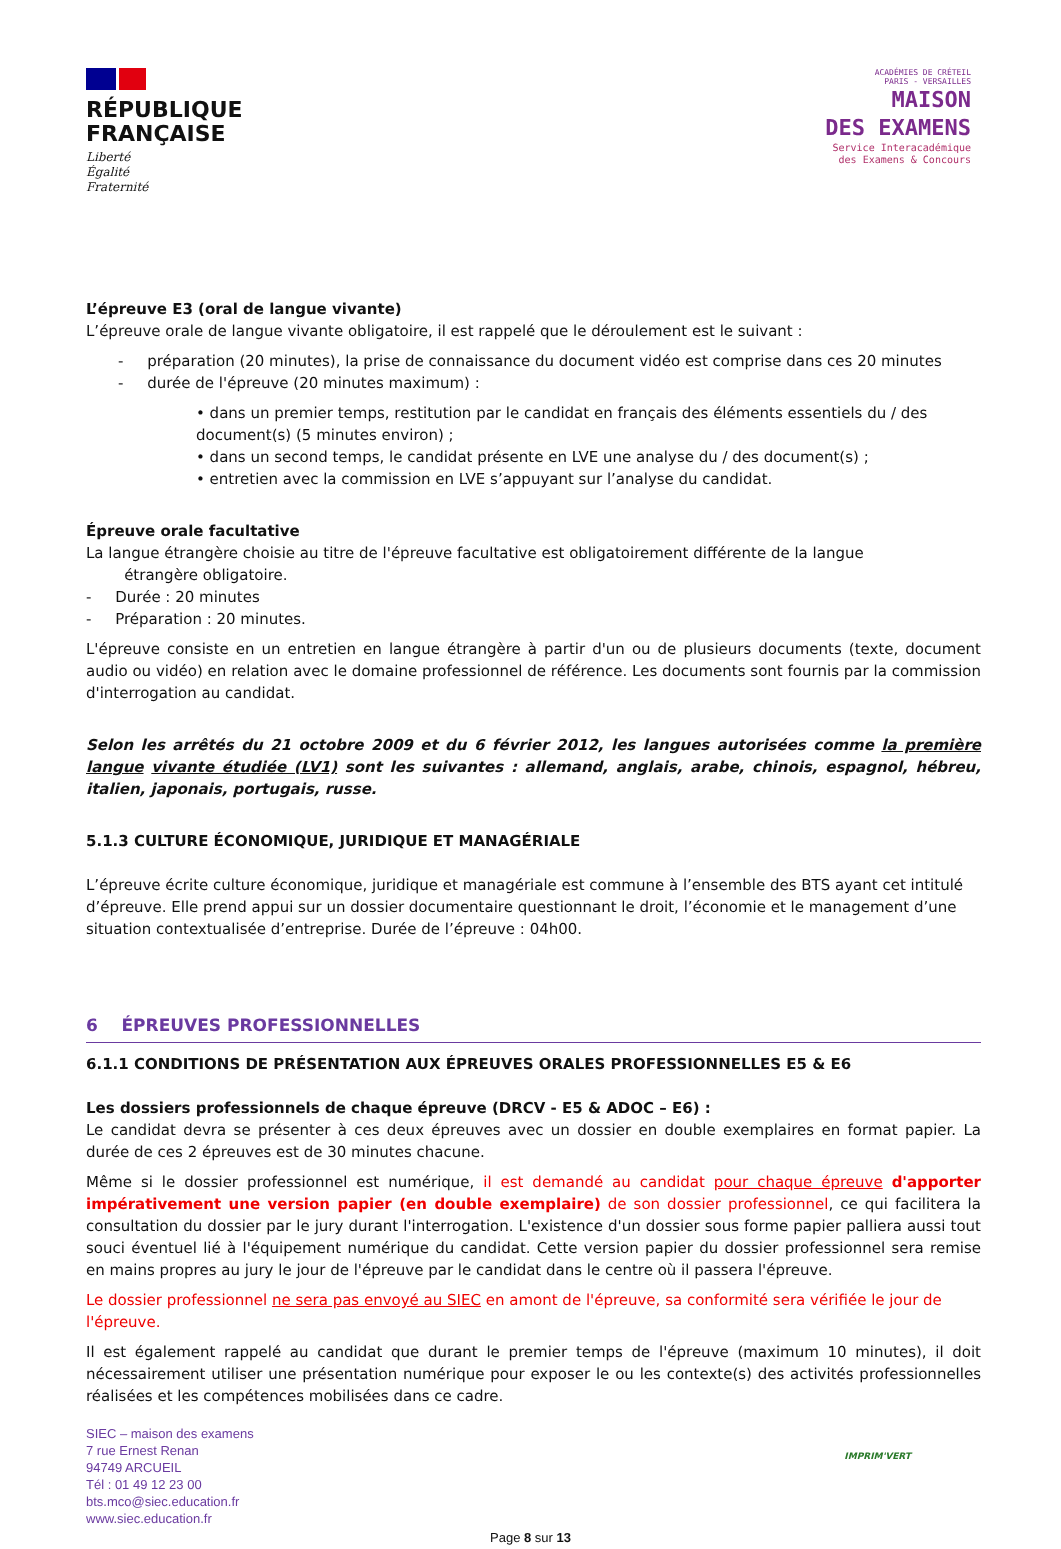RÉPUBLIQUE
FRANÇAISE
Liberté
Égalité
Fraternité
ACADÉMIES DE CRÉTEIL
PARIS - VERSAILLES
MAISON
DES EXAMENS
Service Interacadémique
des Examens & Concours
L’épreuve E3 (oral de langue vivante)
L’épreuve orale de langue vivante obligatoire, il est rappelé que le déroulement est le suivant :
- préparation (20 minutes), la prise de connaissance du document vidéo est comprise dans ces 20 minutes
- durée de l'épreuve (20 minutes maximum) :
• dans un premier temps, restitution par le candidat en français des éléments essentiels du / des document(s) (5 minutes environ) ;
• dans un second temps, le candidat présente en LVE une analyse du / des document(s) ;
• entretien avec la commission en LVE s’appuyant sur l’analyse du candidat.
Épreuve orale facultative
La langue étrangère choisie au titre de l'épreuve facultative est obligatoirement différente de la langue
étrangère obligatoire.
- Durée : 20 minutes
- Préparation : 20 minutes.
L'épreuve consiste en un entretien en langue étrangère à partir d'un ou de plusieurs documents (texte, document audio ou vidéo) en relation avec le domaine professionnel de référence. Les documents sont fournis par la commission d'interrogation au candidat.
Selon les arrêtés du 21 octobre 2009 et du 6 février 2012, les langues autorisées comme la première langue vivante étudiée (LV1) sont les suivantes : allemand, anglais, arabe, chinois, espagnol, hébreu, italien, japonais, portugais, russe.
5.1.3 CULTURE ÉCONOMIQUE, JURIDIQUE ET MANAGÉRIALE
L’épreuve écrite culture économique, juridique et managériale est commune à l’ensemble des BTS ayant cet intitulé d’épreuve. Elle prend appui sur un dossier documentaire questionnant le droit, l’économie et le management d’une situation contextualisée d’entreprise. Durée de l’épreuve : 04h00.
6 ÉPREUVES PROFESSIONNELLES
6.1.1 CONDITIONS DE PRÉSENTATION AUX ÉPREUVES ORALES PROFESSIONNELLES E5 & E6
Les dossiers professionnels de chaque épreuve (DRCV - E5 & ADOC – E6) :
Le candidat devra se présenter à ces deux épreuves avec un dossier en double exemplaires en format papier. La durée de ces 2 épreuves est de 30 minutes chacune.
Même si le dossier professionnel est numérique, il est demandé au candidat pour chaque épreuve d'apporter impérativement une version papier (en double exemplaire) de son dossier professionnel, ce qui facilitera la consultation du dossier par le jury durant l'interrogation. L'existence d'un dossier sous forme papier palliera aussi tout souci éventuel lié à l'équipement numérique du candidat. Cette version papier du dossier professionnel sera remise en mains propres au jury le jour de l'épreuve par le candidat dans le centre où il passera l'épreuve.
Le dossier professionnel ne sera pas envoyé au SIEC en amont de l'épreuve, sa conformité sera vérifiée le jour de l'épreuve.
Il est également rappelé au candidat que durant le premier temps de l'épreuve (maximum 10 minutes), il doit nécessairement utiliser une présentation numérique pour exposer le ou les contexte(s) des activités professionnelles réalisées et les compétences mobilisées dans ce cadre.
SIEC – maison des examens
7 rue Ernest Renan
94749 ARCUEIL
Tél : 01 49 12 23 00
bts.mco@siec.education.fr
www.siec.education.fr
IMPRIM'VERT
Page 8 sur 13